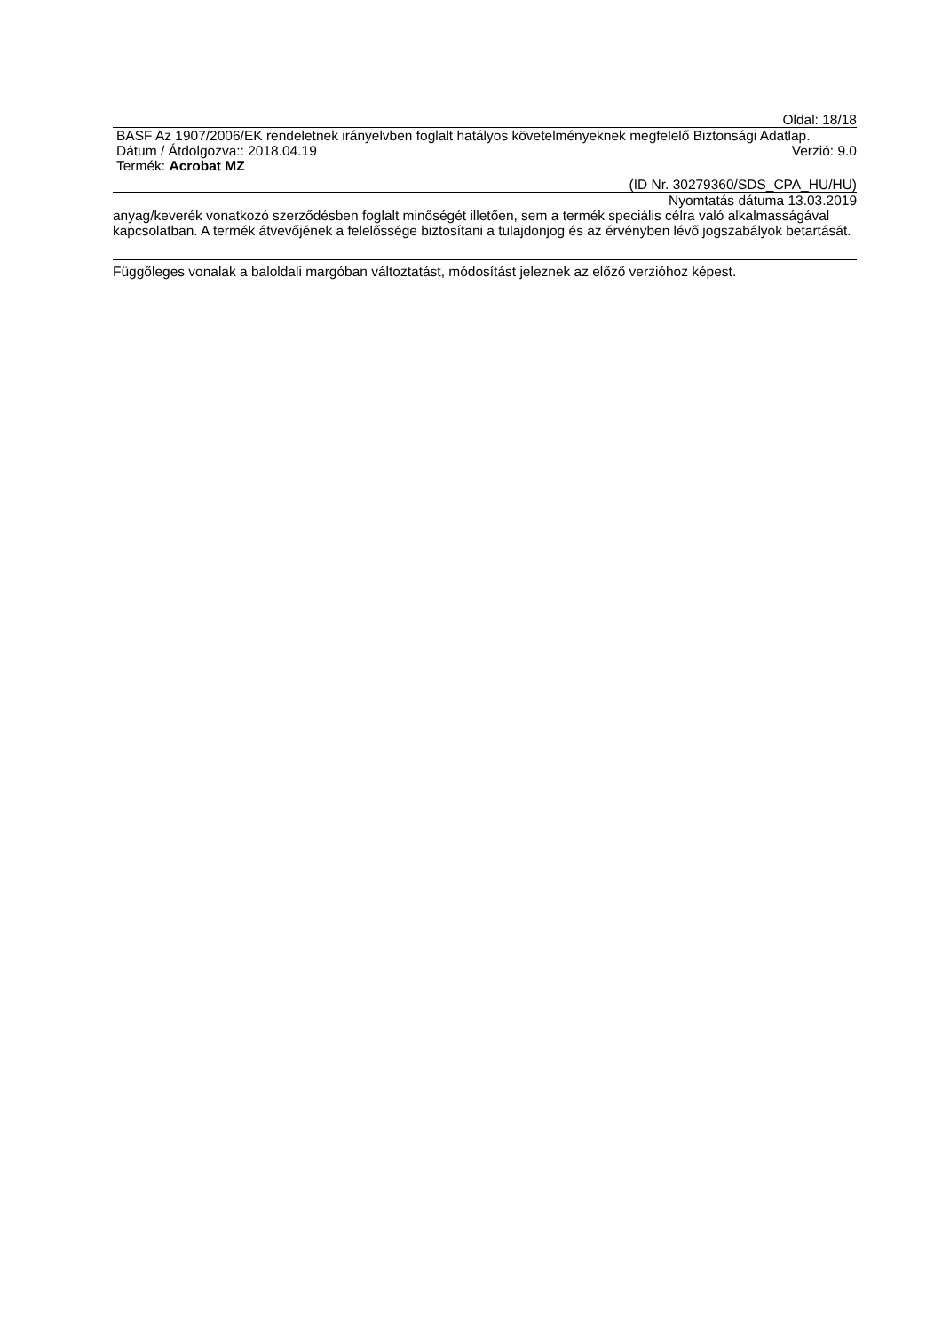Oldal: 18/18
BASF Az 1907/2006/EK rendeletnek irányelvben foglalt hatályos követelményeknek megfelelő Biztonsági Adatlap.
Dátum / Átdolgozva:: 2018.04.19 Verzió: 9.0
Termék: Acrobat MZ
(ID Nr. 30279360/SDS_CPA_HU/HU)
Nyomtatás dátuma 13.03.2019
anyag/keverék vonatkozó szerződésben foglalt minőségét illetően, sem a termék speciális célra való alkalmasságával kapcsolatban. A termék átvevőjének a felelőssége biztosítani a tulajdonjog és az érvényben lévő jogszabályok betartását.
Függőleges vonalak a baloldali margóban változtatást, módosítást jeleznek az előző verzióhoz képest.